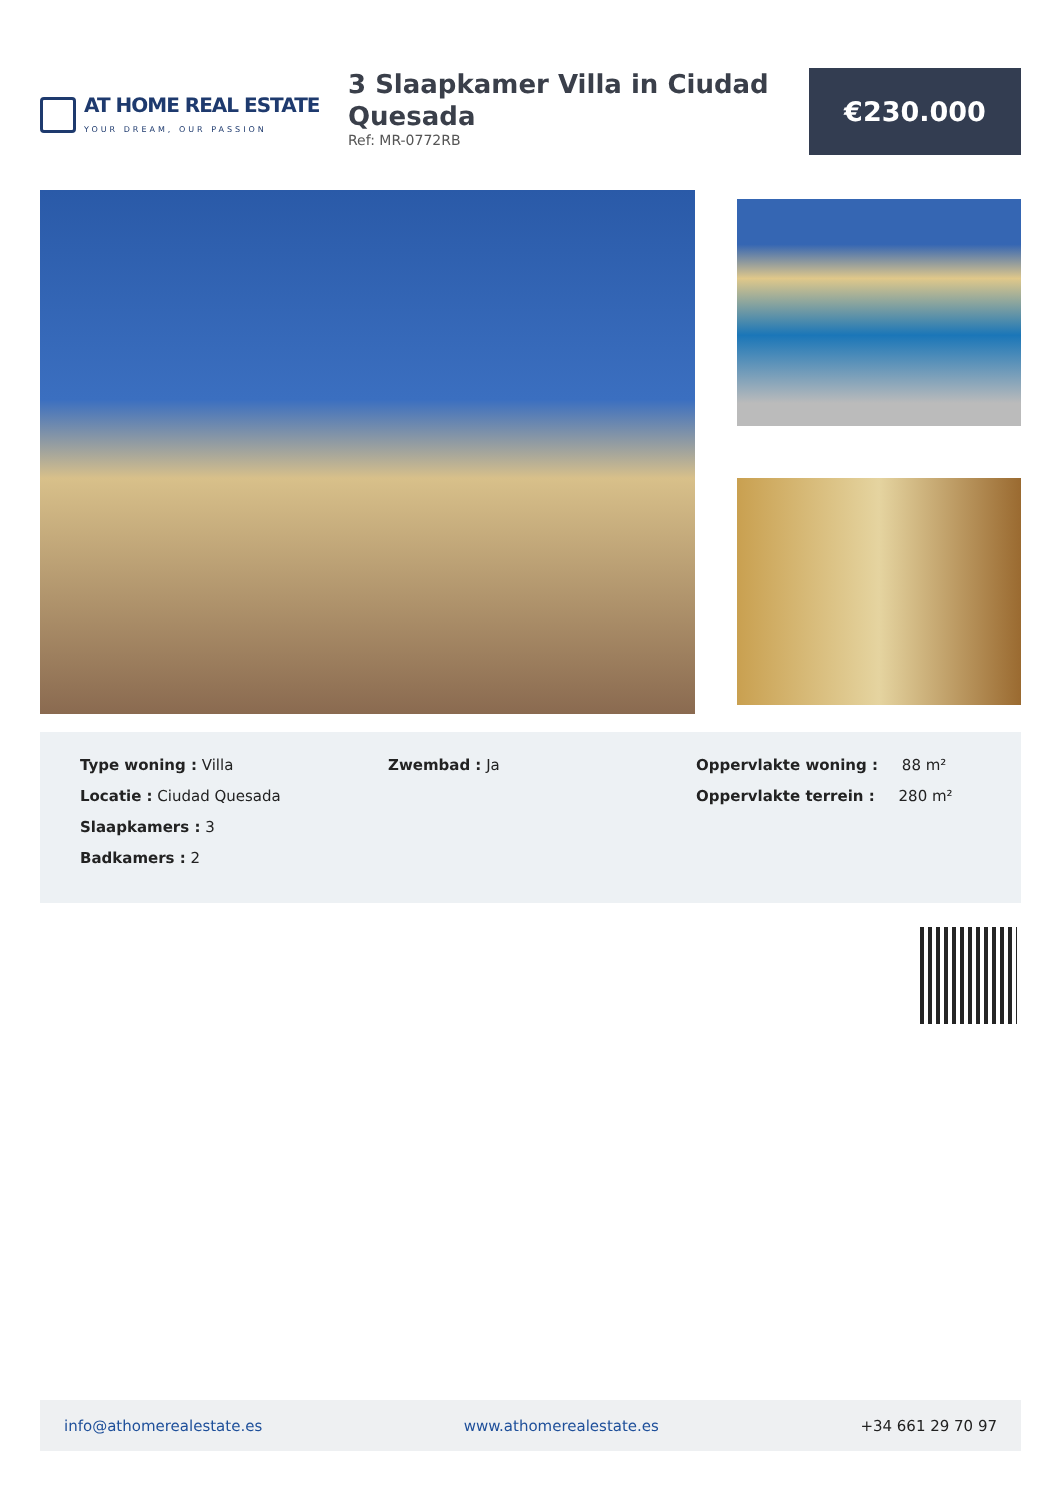AT HOME REAL ESTATE
YOUR DREAM, OUR PASSION
3 Slaapkamer Villa in Ciudad Quesada
Ref: MR-0772RB
€230.000
Type woning : Villa
Locatie : Ciudad Quesada
Slaapkamers : 3
Badkamers : 2
Zwembad : Ja Oppervlakte woning : 88 m²
Oppervlakte terrein : 280 m²
info@athomerealestate.es www.athomerealestate.es +34 661 29 70 97